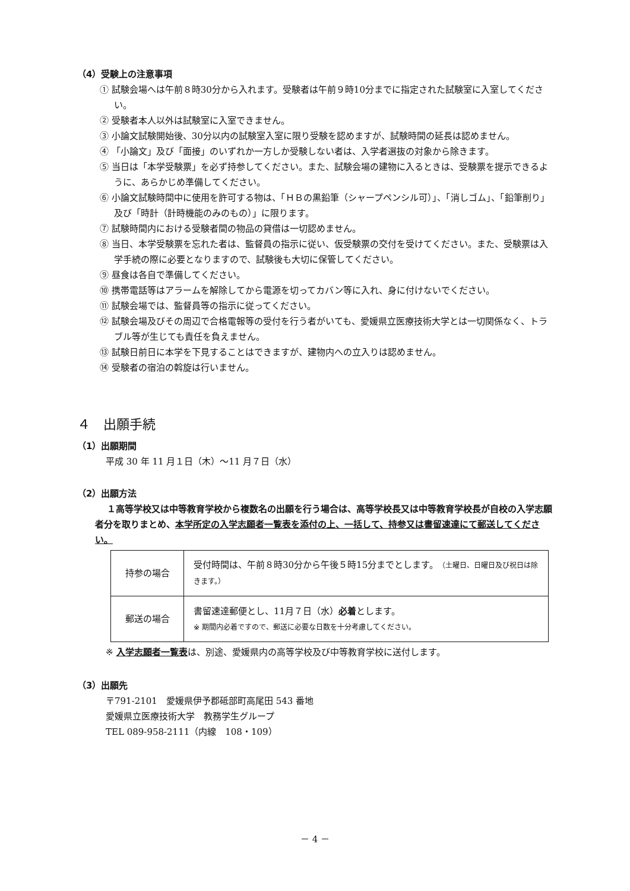（4）受験上の注意事項
① 試験会場へは午前８時30分から入れます。受験者は午前９時10分までに指定された試験室に入室してください。
② 受験者本人以外は試験室に入室できません。
③ 小論文試験開始後、30分以内の試験室入室に限り受験を認めますが、試験時間の延長は認めません。
④ 「小論文」及び「面接」のいずれか一方しか受験しない者は、入学者選抜の対象から除きます。
⑤ 当日は「本学受験票」を必ず持参してください。また、試験会場の建物に入るときは、受験票を提示できるように、あらかじめ準備してください。
⑥ 小論文試験時間中に使用を許可する物は、「ＨＢの黒鉛筆（シャープペンシル可）」、「消しゴム」、「鉛筆削り」及び「時計（計時機能のみのもの）」に限ります。
⑦ 試験時間内における受験者間の物品の貸借は一切認めません。
⑧ 当日、本学受験票を忘れた者は、監督員の指示に従い、仮受験票の交付を受けてください。また、受験票は入学手続の際に必要となりますので、試験後も大切に保管してください。
⑨ 昼食は各自で準備してください。
⑩ 携帯電話等はアラームを解除してから電源を切ってカバン等に入れ、身に付けないでください。
⑪ 試験会場では、監督員等の指示に従ってください。
⑫ 試験会場及びその周辺で合格電報等の受付を行う者がいても、愛媛県立医療技術大学とは一切関係なく、トラブル等が生じても責任を負えません。
⑬ 試験日前日に本学を下見することはできますが、建物内への立入りは認めません。
⑭ 受験者の宿泊の斡旋は行いません。
４　出願手続
（1）出願期間
平成 30 年 11 月１日（木）～11 月７日（水）
（2）出願方法
１高等学校又は中等教育学校から複数名の出願を行う場合は、高等学校長又は中等教育学校長が自校の入学志願者分を取りまとめ、本学所定の入学志願者一覧表を添付の上、一括して、持参又は書留速達にて郵送してください。
| 持参の場合 | 受付時間は、午前８時30分から午後５時15分までとします。 （土曜日、日曜日及び祝日は除きます。） |
| 郵送の場合 | 書留速達郵便とし、11月７日（水） 必着 とします。 ※ 期間内必着ですので、郵送に必要な日数を十分考慮してください。 |
※ 入学志願者一覧表は、別途、愛媛県内の高等学校及び中等教育学校に送付します。
（3）出願先
〒791-2101　愛媛県伊予郡砥部町高尾田 543 番地
愛媛県立医療技術大学　教務学生グループ
TEL 089-958-2111（内線　108・109）
－ 4 －